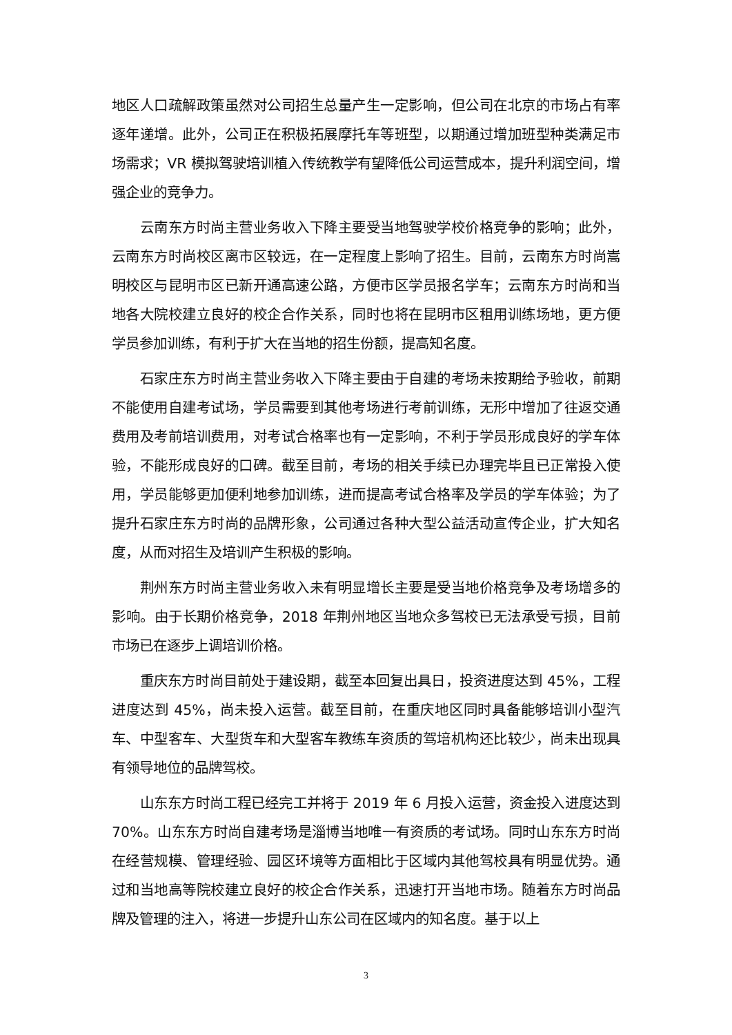地区人口疏解政策虽然对公司招生总量产生一定影响，但公司在北京的市场占有率逐年递增。此外，公司正在积极拓展摩托车等班型，以期通过增加班型种类满足市场需求；VR 模拟驾驶培训植入传统教学有望降低公司运营成本，提升利润空间，增强企业的竞争力。
云南东方时尚主营业务收入下降主要受当地驾驶学校价格竞争的影响；此外，云南东方时尚校区离市区较远，在一定程度上影响了招生。目前，云南东方时尚嵩明校区与昆明市区已新开通高速公路，方便市区学员报名学车；云南东方时尚和当地各大院校建立良好的校企合作关系，同时也将在昆明市区租用训练场地，更方便学员参加训练，有利于扩大在当地的招生份额，提高知名度。
石家庄东方时尚主营业务收入下降主要由于自建的考场未按期给予验收，前期不能使用自建考试场，学员需要到其他考场进行考前训练，无形中增加了往返交通费用及考前培训费用，对考试合格率也有一定影响，不利于学员形成良好的学车体验，不能形成良好的口碑。截至目前，考场的相关手续已办理完毕且已正常投入使用，学员能够更加便利地参加训练，进而提高考试合格率及学员的学车体验；为了提升石家庄东方时尚的品牌形象，公司通过各种大型公益活动宣传企业，扩大知名度，从而对招生及培训产生积极的影响。
荆州东方时尚主营业务收入未有明显增长主要是受当地价格竞争及考场增多的影响。由于长期价格竞争，2018 年荆州地区当地众多驾校已无法承受亏损，目前市场已在逐步上调培训价格。
重庆东方时尚目前处于建设期，截至本回复出具日，投资进度达到 45%，工程进度达到 45%，尚未投入运营。截至目前，在重庆地区同时具备能够培训小型汽车、中型客车、大型货车和大型客车教练车资质的驾培机构还比较少，尚未出现具有领导地位的品牌驾校。
山东东方时尚工程已经完工并将于 2019 年 6 月投入运营，资金投入进度达到 70%。山东东方时尚自建考场是淄博当地唯一有资质的考试场。同时山东东方时尚在经营规模、管理经验、园区环境等方面相比于区域内其他驾校具有明显优势。通过和当地高等院校建立良好的校企合作关系，迅速打开当地市场。随着东方时尚品牌及管理的注入，将进一步提升山东公司在区域内的知名度。基于以上
3